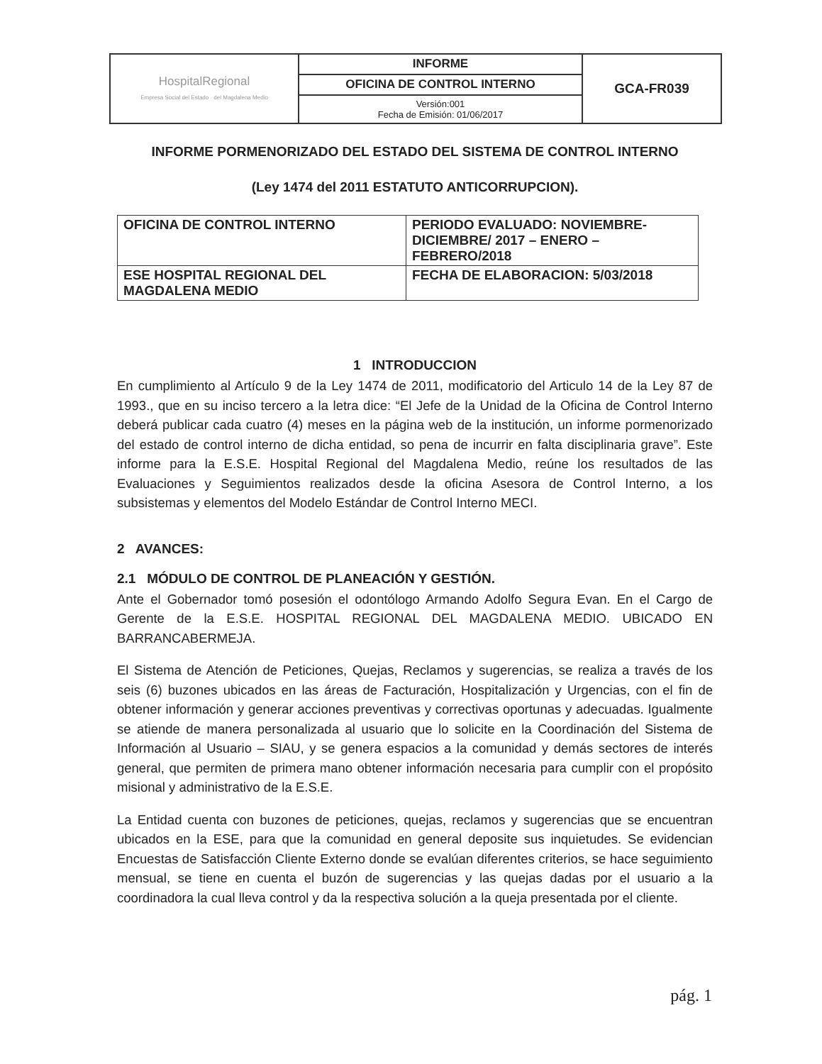| HospitalRegional Empresa Social del Estado · del Magdalena Medio | INFORME | GCA-FR039 |
| | OFICINA DE CONTROL INTERNO | |
| | Versión:001 Fecha de Emisión: 01/06/2017 | |
INFORME PORMENORIZADO DEL ESTADO DEL SISTEMA DE CONTROL INTERNO
(Ley 1474 del 2011 ESTATUTO ANTICORRUPCION).
| OFICINA DE CONTROL INTERNO | PERIODO EVALUADO: NOVIEMBRE-DICIEMBRE/ 2017 – ENERO – FEBRERO/2018 |
| ESE HOSPITAL REGIONAL DEL MAGDALENA MEDIO | FECHA DE ELABORACION: 5/03/2018 |
1 INTRODUCCION
En cumplimiento al Artículo 9 de la Ley 1474 de 2011, modificatorio del Articulo 14 de la Ley 87 de 1993., que en su inciso tercero a la letra dice: “El Jefe de la Unidad de la Oficina de Control Interno deberá publicar cada cuatro (4) meses en la página web de la institución, un informe pormenorizado del estado de control interno de dicha entidad, so pena de incurrir en falta disciplinaria grave”. Este informe para la E.S.E. Hospital Regional del Magdalena Medio, reúne los resultados de las Evaluaciones y Seguimientos realizados desde la oficina Asesora de Control Interno, a los subsistemas y elementos del Modelo Estándar de Control Interno MECI.
2 AVANCES:
2.1 MÓDULO DE CONTROL DE PLANEACIÓN Y GESTIÓN.
Ante el Gobernador tomó posesión el odontólogo Armando Adolfo Segura Evan. En el Cargo de Gerente de la E.S.E. HOSPITAL REGIONAL DEL MAGDALENA MEDIO. UBICADO EN BARRANCABERMEJA.
El Sistema de Atención de Peticiones, Quejas, Reclamos y sugerencias, se realiza a través de los seis (6) buzones ubicados en las áreas de Facturación, Hospitalización y Urgencias, con el fin de obtener información y generar acciones preventivas y correctivas oportunas y adecuadas. Igualmente se atiende de manera personalizada al usuario que lo solicite en la Coordinación del Sistema de Información al Usuario – SIAU, y se genera espacios a la comunidad y demás sectores de interés general, que permiten de primera mano obtener información necesaria para cumplir con el propósito misional y administrativo de la E.S.E.
La Entidad cuenta con buzones de peticiones, quejas, reclamos y sugerencias que se encuentran ubicados en la ESE, para que la comunidad en general deposite sus inquietudes. Se evidencian Encuestas de Satisfacción Cliente Externo donde se evalúan diferentes criterios, se hace seguimiento mensual, se tiene en cuenta el buzón de sugerencias y las quejas dadas por el usuario a la coordinadora la cual lleva control y da la respectiva solución a la queja presentada por el cliente.
pág. 1